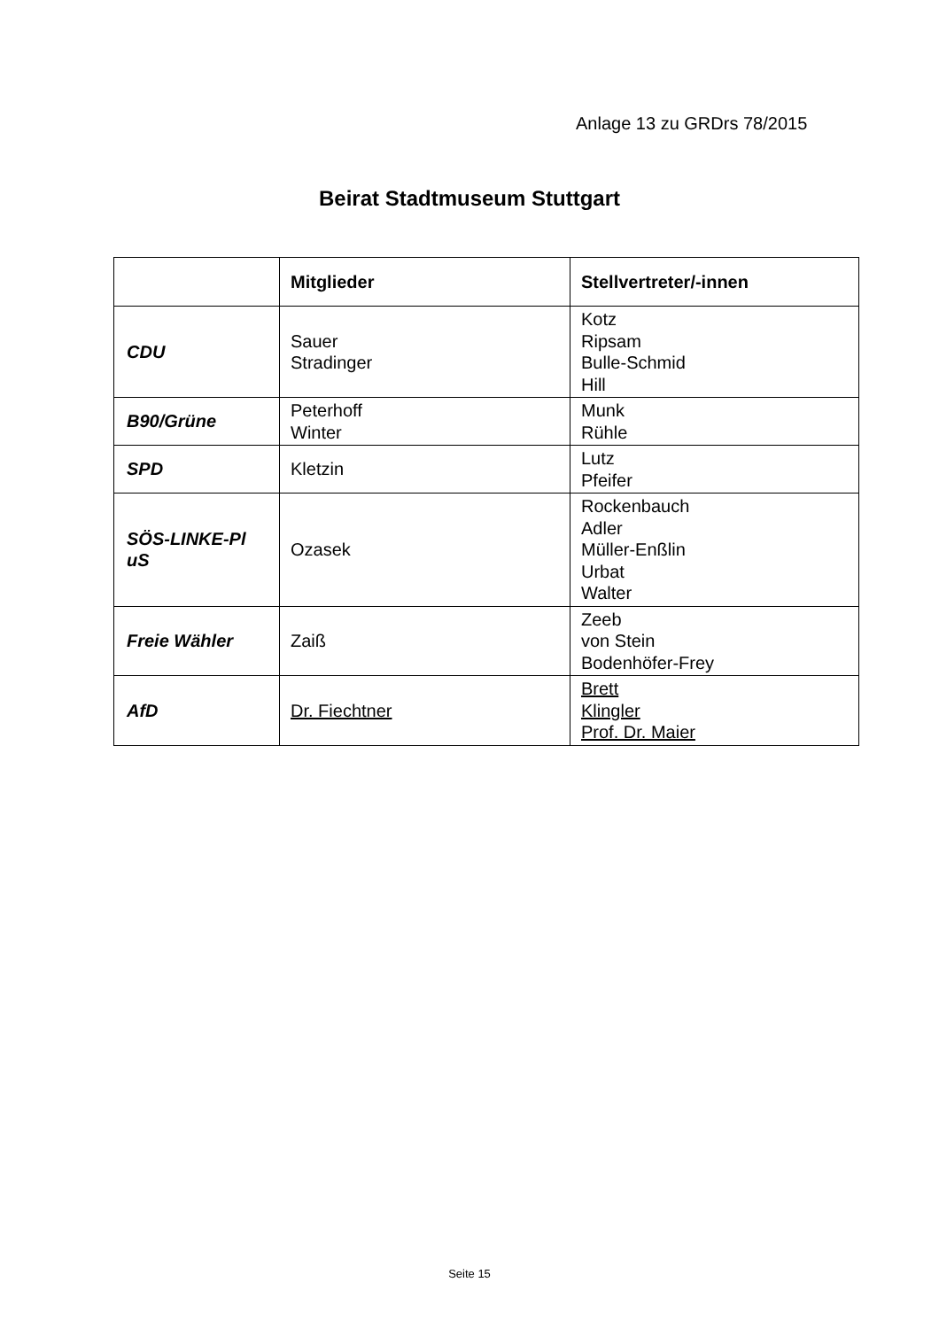Anlage 13 zu GRDrs 78/2015
Beirat Stadtmuseum Stuttgart
| | Mitglieder | Stellvertreter/-innen |
| --- | --- | --- |
| CDU | Sauer Stradinger | Kotz Ripsam Bulle-Schmid Hill |
| B90/Grüne | Peterhoff Winter | Munk Rühle |
| SPD | Kletzin | Lutz Pfeifer |
| SÖS-LINKE-Pl uS | Ozasek | Rockenbauch Adler Müller-Enßlin Urbat Walter |
| Freie Wähler | Zaiß | Zeeb von Stein Bodenhöfer-Frey |
| AfD | Dr. Fiechtner | Brett Klingler Prof. Dr. Maier |
Seite 15